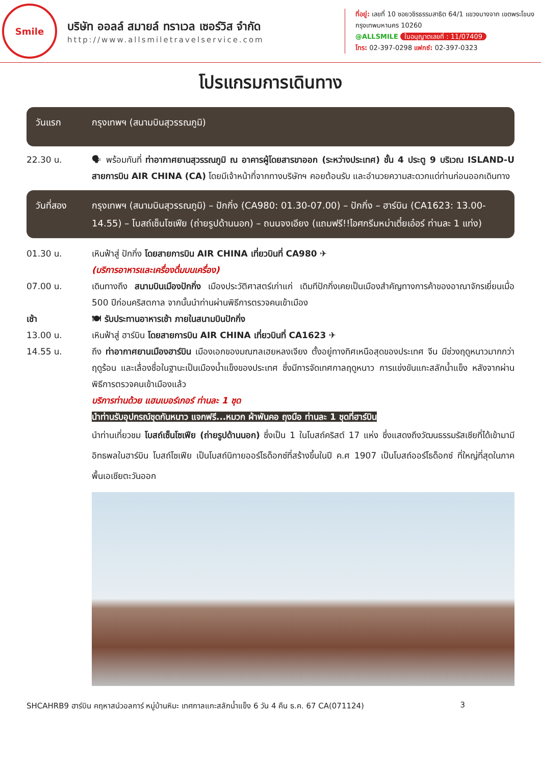Smile
บริษัท ออลล์ สมายล์ ทราเวล เซอร์วิส จำกัด
http://www.allsmiletravelservice.com
ที่อยู่: เลขที่ 10 ซอยวชิรธรรมสาธิต 64/1 แขวงบางจาก เขตพระโขนง กรุงเทพมหานคร 10260
@ALLSMILE ใบอนุญาตเลขที่ : 11/07409
โทร: 02-397-0298 แฟกซ์: 02-397-0323
โปรแกรมการเดินทาง
วันแรก กรุงเทพฯ (สนามบินสุวรรณภูมิ)
22.30 น. 🗣 พร้อมกันที่ ท่าอากาศยานสุวรรณภูมิ ณ อาคารผู้โดยสารขาออก (ระหว่างประเทศ) ชั้น 4 ประตู 9 บริเวณ ISLAND-U สายการบิน AIR CHINA (CA) โดยมีเจ้าหน้าที่จากทางบริษัทฯ คอยต้อนรับ และอำนวยความสะดวกแด่ท่านก่อนออกเดินทาง
วันที่สอง กรุงเทพฯ (สนามบินสุวรรณภูมิ) – ปักกิ่ง (CA980: 01.30-07.00) – ปักกิ่ง – ฮาร์บิน (CA1623: 13.00-14.55) – โบสถ์เซ็นโซเฟีย (ถ่ายรูปด้านนอก) – ถนนจงเอียง (แถมฟรี!!ไอศกรีมหม่าเตี๋ยเอ๋อร์ ท่านละ 1 แท่ง)
01.30 น. เหินฟ้าสู่ ปักกิ่ง โดยสายการบิน AIR CHINA เที่ยวบินที่ CA980 ✈
(บริการอาหารและเครื่องดื่มบนเครื่อง)
07.00 น. เดินทางถึง สนามบินเมืองปักกิ่ง เมืองประวัติศาสตร์เก่าแก่ เดิมทีปักกิ่งเคยเป็นเมืองสำคัญทางการค้าของอาณาจักรเยี่ยนเมื่อ 500 ปีก่อนคริสตกาล จากนั้นนำท่านผ่านพิธีการตรวจคนเข้าเมือง
เช้า 🍽 รับประทานอาหารเช้า ภายในสนามบินปักกิ่ง
13.00 น. เหินฟ้าสู่ ฮาร์บิน โดยสายการบิน AIR CHINA เที่ยวบินที่ CA1623 ✈
14.55 น. ถึง ท่าอากาศยานเมืองฮาร์บิน เมืองเอกของมณฑลเฮยหลงเจียง ตั้งอยู่ทางทิศเหนือสุดของประเทศ จีน มีช่วงฤดูหนาวมากกว่าฤดูร้อน และเลื่องชื่อในฐานะเป็นเมืองน้ำแข็งของประเทศ ซึ่งมีการจัดเทศกาลฤดูหนาว การแข่งขันแกะสลักน้ำแข็ง หลังจากผ่านพิธีการตรวจคนเข้าเมืองแล้ว
บริการท่านด้วย แฮมเบอร์เกอร์ ท่านละ 1 ชุด
นำท่านรับอุปกรณ์ชุดกันหนาว แจกฟรี...หมวก ผ้าพันคอ ถุงมือ ท่านละ 1 ชุดที่ฮาร์บิน
นำท่านเที่ยวชม โบสถ์เซ็นโซเฟีย (ถ่ายรูปด้านนอก) ซึ่งเป็น 1 ในโบสถ์คริสต์ 17 แห่ง ซึ่งแสดงถึงวัฒนธรรมรัสเซียที่ได้เข้ามามีอิทธพลในฮาร์บิน โบสถ์โซเฟีย เป็นโบสถ์นิกายออร์โธด็อกซ์ที่สร้างขึ้นในปี ค.ศ 1907 เป็นโบสถ์ออร์โธด็อกซ์ ที่ใหญ่ที่สุดในภาคพื้นเอเชียตะวันออก
SHCAHRB9 ฮาร์บิน คฤหาสน์วอลการ์ หมู่บ้านหิมะ เทศกาลแกะสลักน้ำแข็ง 6 วัน 4 คืน ธ.ค. 67 CA(071124) 3